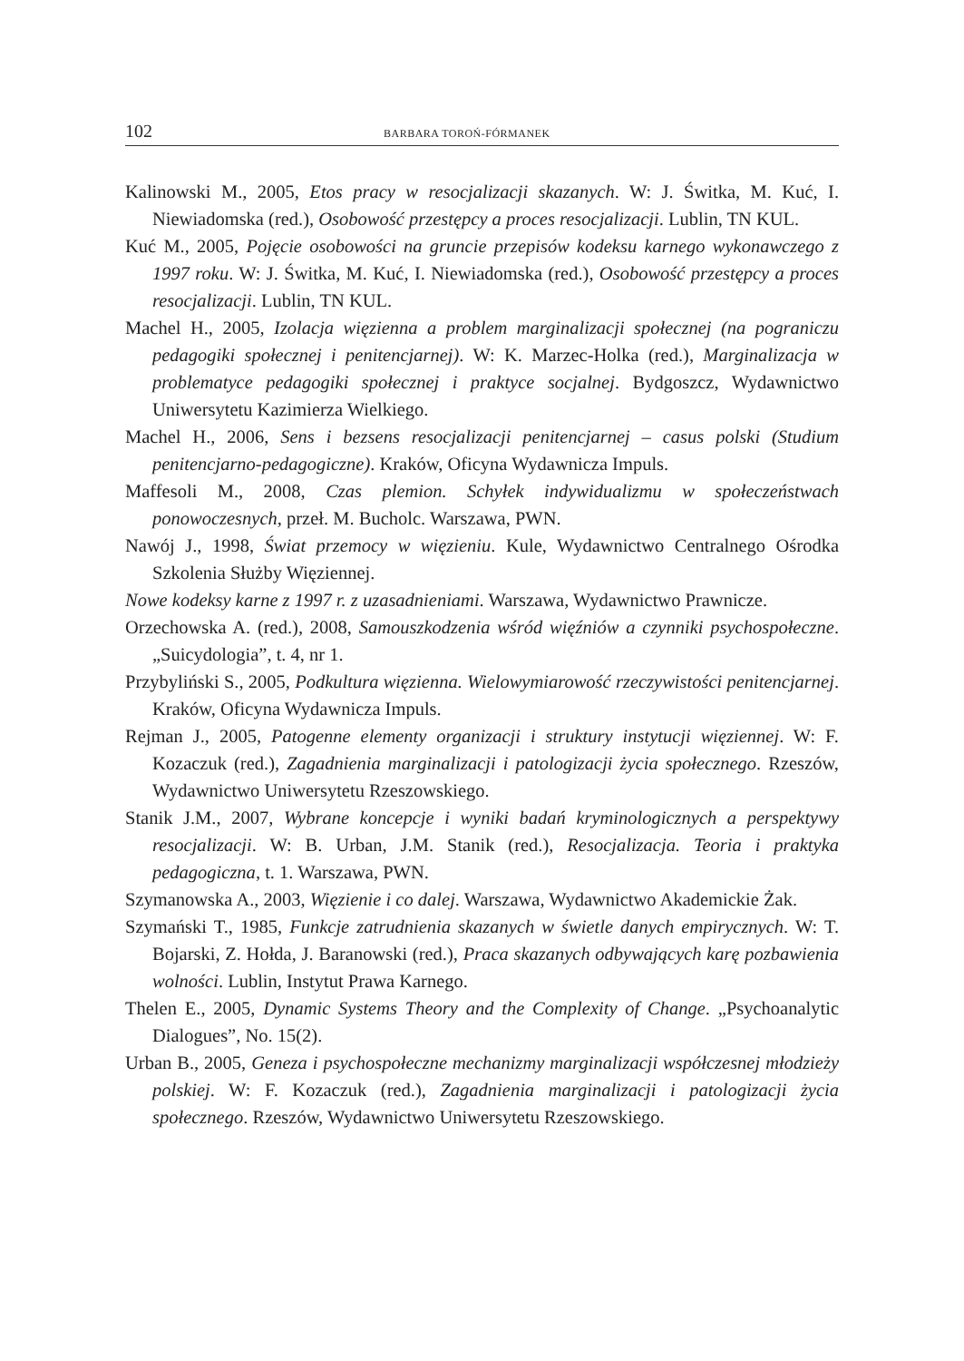102 BARBARA TOROŃ-FÓRMANEK
Kalinowski M., 2005, Etos pracy w resocjalizacji skazanych. W: J. Świtka, M. Kuć, I. Niewiadomska (red.), Osobowość przestępcy a proces resocjalizacji. Lublin, TN KUL.
Kuć M., 2005, Pojęcie osobowości na gruncie przepisów kodeksu karnego wykonawczego z 1997 roku. W: J. Świtka, M. Kuć, I. Niewiadomska (red.), Osobowość przestępcy a proces resocjalizacji. Lublin, TN KUL.
Machel H., 2005, Izolacja więzienna a problem marginalizacji społecznej (na pograniczu pedagogiki społecznej i penitencjarnej). W: K. Marzec-Holka (red.), Marginalizacja w problematyce pedagogiki społecznej i praktyce socjalnej. Bydgoszcz, Wydawnictwo Uniwersytetu Kazimierza Wielkiego.
Machel H., 2006, Sens i bezsens resocjalizacji penitencjarnej – casus polski (Studium penitencjarno-pedagogiczne). Kraków, Oficyna Wydawnicza Impuls.
Maffesoli M., 2008, Czas plemion. Schyłek indywidualizmu w społeczeństwach ponowoczesnych, przeł. M. Bucholc. Warszawa, PWN.
Nawój J., 1998, Świat przemocy w więzieniu. Kule, Wydawnictwo Centralnego Ośrodka Szkolenia Służby Więziennej.
Nowe kodeksy karne z 1997 r. z uzasadnieniami. Warszawa, Wydawnictwo Prawnicze.
Orzechowska A. (red.), 2008, Samouszkodzenia wśród więźniów a czynniki psychospołeczne. „Suicydologia”, t. 4, nr 1.
Przybyliński S., 2005, Podkultura więzienna. Wielowymiarowość rzeczywistości penitencjarnej. Kraków, Oficyna Wydawnicza Impuls.
Rejman J., 2005, Patogenne elementy organizacji i struktury instytucji więziennej. W: F. Kozaczuk (red.), Zagadnienia marginalizacji i patologizacji życia społecznego. Rzeszów, Wydawnictwo Uniwersytetu Rzeszowskiego.
Stanik J.M., 2007, Wybrane koncepcje i wyniki badań kryminologicznych a perspektywy resocjalizacji. W: B. Urban, J.M. Stanik (red.), Resocjalizacja. Teoria i praktyka pedagogiczna, t. 1. Warszawa, PWN.
Szymanowska A., 2003, Więzienie i co dalej. Warszawa, Wydawnictwo Akademickie Żak.
Szymański T., 1985, Funkcje zatrudnienia skazanych w świetle danych empirycznych. W: T. Bojarski, Z. Hołda, J. Baranowski (red.), Praca skazanych odbywających karę pozbawienia wolności. Lublin, Instytut Prawa Karnego.
Thelen E., 2005, Dynamic Systems Theory and the Complexity of Change. „Psychoanalytic Dialogues”, No. 15(2).
Urban B., 2005, Geneza i psychospołeczne mechanizmy marginalizacji współczesnej młodzieży polskiej. W: F. Kozaczuk (red.), Zagadnienia marginalizacji i patologizacji życia społecznego. Rzeszów, Wydawnictwo Uniwersytetu Rzeszowskiego.